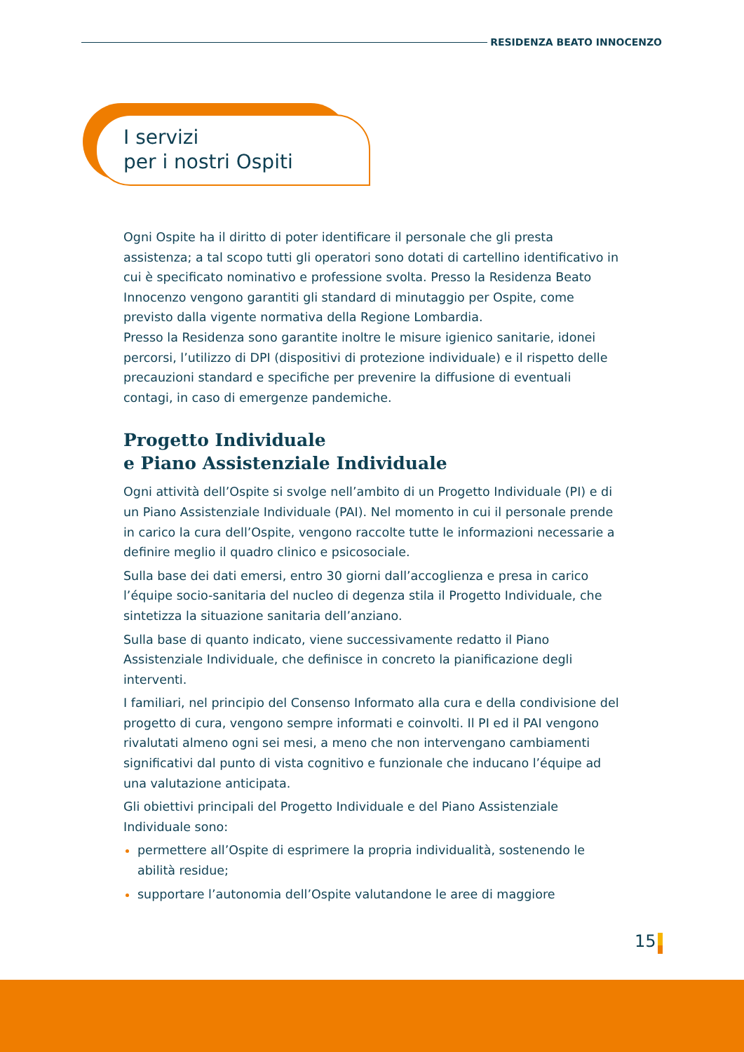RESIDENZA BEATO INNOCENZO
I servizi
per i nostri Ospiti
Ogni Ospite ha il diritto di poter identificare il personale che gli presta assistenza; a tal scopo tutti gli operatori sono dotati di cartellino identificativo in cui è specificato nominativo e professione svolta. Presso la Residenza Beato Innocenzo vengono garantiti gli standard di minutaggio per Ospite, come previsto dalla vigente normativa della Regione Lombardia.
Presso la Residenza sono garantite inoltre le misure igienico sanitarie, idonei percorsi, l’utilizzo di DPI (dispositivi di protezione individuale) e il rispetto delle precauzioni standard e specifiche per prevenire la diffusione di eventuali contagi, in caso di emergenze pandemiche.
Progetto Individuale
e Piano Assistenziale Individuale
Ogni attività dell’Ospite si svolge nell’ambito di un Progetto Individuale (PI) e di un Piano Assistenziale Individuale (PAI). Nel momento in cui il personale prende in carico la cura dell’Ospite, vengono raccolte tutte le informazioni necessarie a definire meglio il quadro clinico e psicosociale.
Sulla base dei dati emersi, entro 30 giorni dall’accoglienza e presa in carico l’équipe socio-sanitaria del nucleo di degenza stila il Progetto Individuale, che sintetizza la situazione sanitaria dell’anziano.
Sulla base di quanto indicato, viene successivamente redatto il Piano Assistenziale Individuale, che definisce in concreto la pianificazione degli interventi.
I familiari, nel principio del Consenso Informato alla cura e della condivisione del progetto di cura, vengono sempre informati e coinvolti. Il PI ed il PAI vengono rivalutati almeno ogni sei mesi, a meno che non intervengano cambiamenti significativi dal punto di vista cognitivo e funzionale che inducano l’équipe ad una valutazione anticipata.
Gli obiettivi principali del Progetto Individuale e del Piano Assistenziale Individuale sono:
permettere all’Ospite di esprimere la propria individualità, sostenendo le abilità residue;
supportare l’autonomia dell’Ospite valutandone le aree di maggiore
15